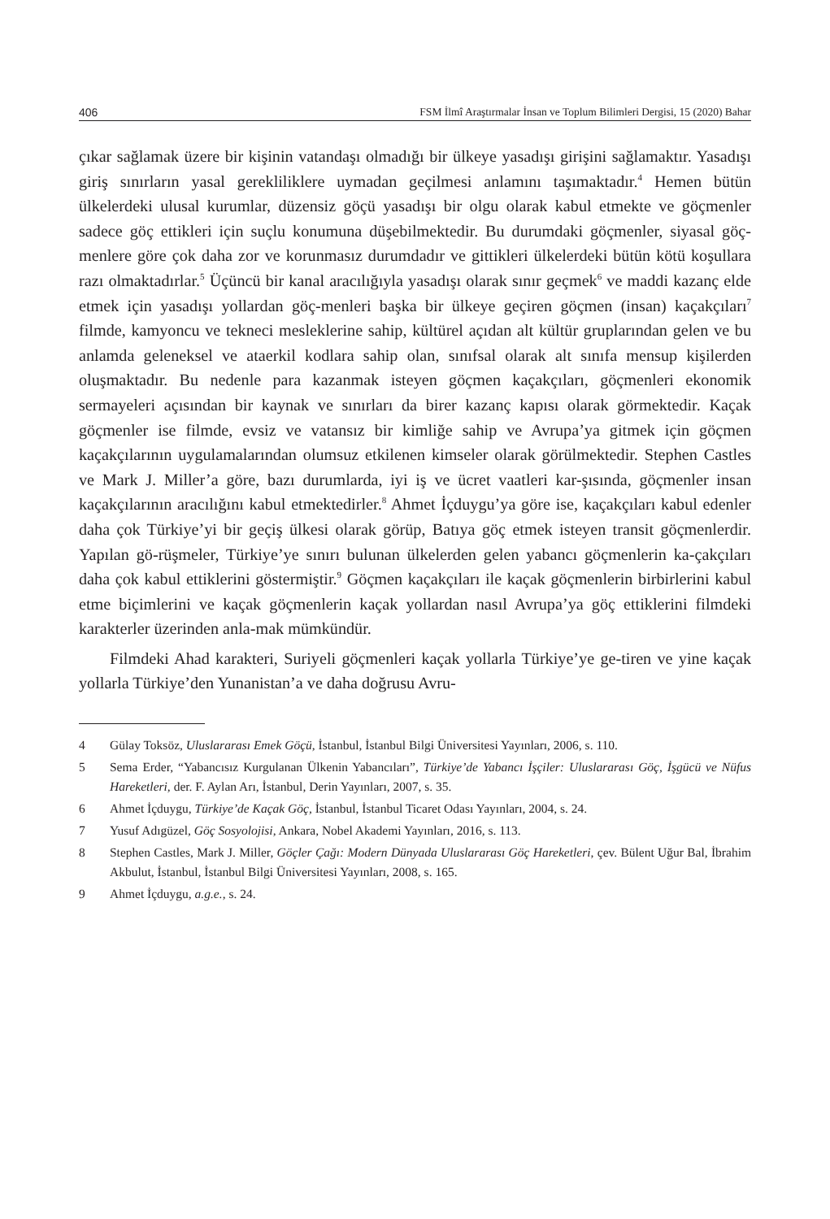406 FSM İlmî Araştırmalar İnsan ve Toplum Bilimleri Dergisi, 15 (2020) Bahar
çıkar sağlamak üzere bir kişinin vatandaşı olmadığı bir ülkeye yasadışı girişini sağlamaktır. Yasadışı giriş sınırların yasal gerekliliklere uymadan geçilmesi anlamını taşımaktadır.<sup>4</sup> Hemen bütün ülkelerdeki ulusal kurumlar, düzensiz göçü yasadışı bir olgu olarak kabul etmekte ve göçmenler sadece göç ettikleri için suçlu konumuna düşebilmektedir. Bu durumdaki göçmenler, siyasal göç-menlere göre çok daha zor ve korunmasız durumdadır ve gittikleri ülkelerdeki bütün kötü koşullara razı olmaktadırlar.<sup>5</sup> Üçüncü bir kanal aracılığıyla yasadışı olarak sınır geçmek<sup>6</sup> ve maddi kazanç elde etmek için yasadışı yollardan göç-menleri başka bir ülkeye geçiren göçmen (insan) kaçakçıları<sup>7</sup> filmde, kamyoncu ve tekneci mesleklerine sahip, kültürel açıdan alt kültür gruplarından gelen ve bu anlamda geleneksel ve ataerkil kodlara sahip olan, sınıfsal olarak alt sınıfa mensup kişilerden oluşmaktadır. Bu nedenle para kazanmak isteyen göçmen kaçakçıları, göçmenleri ekonomik sermayeleri açısından bir kaynak ve sınırları da birer kazanç kapısı olarak görmektedir. Kaçak göçmenler ise filmde, evsiz ve vatansız bir kimliğe sahip ve Avrupa’ya gitmek için göçmen kaçakçılarının uygulamalarından olumsuz etkilenen kimseler olarak görülmektedir. Stephen Castles ve Mark J. Miller’a göre, bazı durumlarda, iyi iş ve ücret vaatleri kar-şısında, göçmenler insan kaçakçılarının aracılığını kabul etmektedirler.<sup>8</sup> Ahmet İçduygu’ya göre ise, kaçakçıları kabul edenler daha çok Türkiye’yi bir geçiş ülkesi olarak görüp, Batıya göç etmek isteyen transit göçmenlerdir. Yapılan gö-rüşmeler, Türkiye’ye sınırı bulunan ülkelerden gelen yabancı göçmenlerin ka-çakçıları daha çok kabul ettiklerini göstermiştir.<sup>9</sup> Göçmen kaçakçıları ile kaçak göçmenlerin birbirlerini kabul etme biçimlerini ve kaçak göçmenlerin kaçak yollardan nasıl Avrupa’ya göç ettiklerini filmdeki karakterler üzerinden anla-mak mümkündür.
Filmdeki Ahad karakteri, Suriyeli göçmenleri kaçak yollarla Türkiye’ye ge-tiren ve yine kaçak yollarla Türkiye’den Yunanistan’a ve daha doğrusu Avru-
4 Gülay Toksöz, Uluslararası Emek Göçü, İstanbul, İstanbul Bilgi Üniversitesi Yayınları, 2006, s. 110.
5 Sema Erder, “Yabancısız Kurgulanan Ülkenin Yabancıları”, Türkiye’de Yabancı İşçiler: Uluslararası Göç, İşgücü ve Nüfus Hareketleri, der. F. Aylan Arı, İstanbul, Derin Yayınları, 2007, s. 35.
6 Ahmet İçduygu, Türkiye’de Kaçak Göç, İstanbul, İstanbul Ticaret Odası Yayınları, 2004, s. 24.
7 Yusuf Adıgüzel, Göç Sosyolojisi, Ankara, Nobel Akademi Yayınları, 2016, s. 113.
8 Stephen Castles, Mark J. Miller, Göçler Çağı: Modern Dünyada Uluslararası Göç Hareketleri, çev. Bülent Uğur Bal, İbrahim Akbulut, İstanbul, İstanbul Bilgi Üniversitesi Yayınları, 2008, s. 165.
9 Ahmet İçduygu, a.g.e., s. 24.